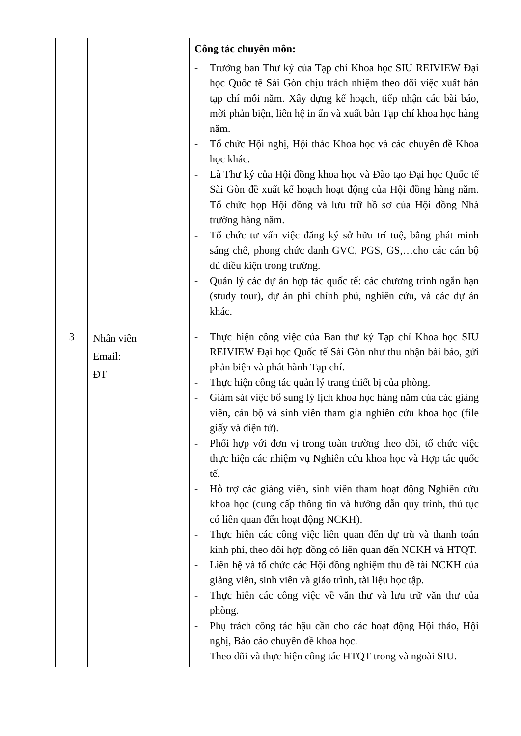| | | Công tác chuyên môn: - Trưởng ban Thư ký của Tạp chí Khoa học SIU REIVIEW Đại học Quốc tế Sài Gòn chịu trách nhiệm theo dõi việc xuất bản tạp chí mỗi năm. Xây dựng kế hoạch, tiếp nhận các bài báo, mời phản biện, liên hệ in ấn và xuất bản Tạp chí khoa học hàng năm. - Tổ chức Hội nghị, Hội thảo Khoa học và các chuyên đề Khoa học khác. - Là Thư ký của Hội đồng khoa học và Đào tạo Đại học Quốc tế Sài Gòn đề xuất kế hoạch hoạt động của Hội đồng hàng năm. Tổ chức họp Hội đồng và lưu trữ hồ sơ của Hội đồng Nhà trường hàng năm. - Tổ chức tư vấn việc đăng ký sở hữu trí tuệ, bằng phát minh sáng chế, phong chức danh GVC, PGS, GS,…cho các cán bộ đủ điều kiện trong trường. - Quản lý các dự án hợp tác quốc tế: các chương trình ngắn hạn (study tour), dự án phi chính phủ, nghiên cứu, và các dự án khác. |
| 3 | Nhân viên Email: ĐT | - Thực hiện công việc của Ban thư ký Tạp chí Khoa học SIU REIVIEW Đại học Quốc tế Sài Gòn như thu nhận bài báo, gửi phản biện và phát hành Tạp chí. - Thực hiện công tác quản lý trang thiết bị của phòng. - Giám sát việc bổ sung lý lịch khoa học hàng năm của các giảng viên, cán bộ và sinh viên tham gia nghiên cứu khoa học (file giấy và điện tử). - Phối hợp với đơn vị trong toàn trường theo dõi, tổ chức việc thực hiện các nhiệm vụ Nghiên cứu khoa học và Hợp tác quốc tế. - Hỗ trợ các giảng viên, sinh viên tham hoạt động Nghiên cứu khoa học (cung cấp thông tin và hướng dẫn quy trình, thủ tục có liên quan đến hoạt động NCKH). - Thực hiện các công việc liên quan đến dự trù và thanh toán kinh phí, theo dõi hợp đồng có liên quan đến NCKH và HTQT. - Liên hệ và tổ chức các Hội đồng nghiệm thu đề tài NCKH của giảng viên, sinh viên và giáo trình, tài liệu học tập. - Thực hiện các công việc về văn thư và lưu trữ văn thư của phòng. - Phụ trách công tác hậu cần cho các hoạt động Hội thảo, Hội nghị, Báo cáo chuyên đề khoa học. - Theo dõi và thực hiện công tác HTQT trong và ngoài SIU. |